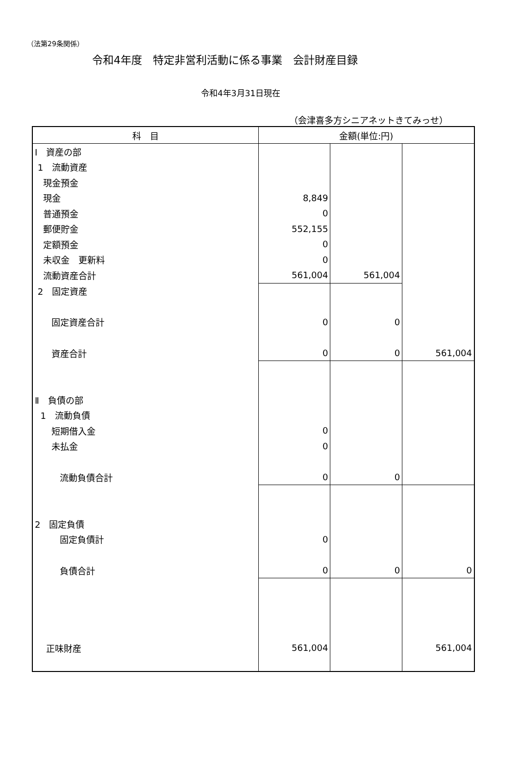（法第29条関係）
令和4年度　特定非営利活動に係る事業　会計財産目録
令和4年3月31日現在
（会津喜多方シニアネットきてみっせ）
| 科 目 | 金額(単位:円) | | |
| --- | --- | --- | --- |
| Ⅰ 資産の部 | | | |
| 1 流動資産 | | | |
| 現金預金 | | | |
| 現金 | 8,849 | | |
| 普通預金 | 0 | | |
| 郵便貯金 | 552,155 | | |
| 定額預金 | 0 | | |
| 未収金 更新料 | 0 | | |
| 流動資産合計 | 561,004 | 561,004 | |
| 2 固定資産 | | | |
| 固定資産合計 | 0 | 0 | |
| 資産合計 | 0 | 0 | 561,004 |
| Ⅱ 負債の部 | | | |
| 1 流動負債 | | | |
| 短期借入金 | 0 | | |
| 未払金 | 0 | | |
| 流動負債合計 | 0 | 0 | |
| 2 固定負債 | | | |
| 固定負債計 | 0 | | |
| 負債合計 | 0 | 0 | 0 |
| 正味財産 | 561,004 | | 561,004 |